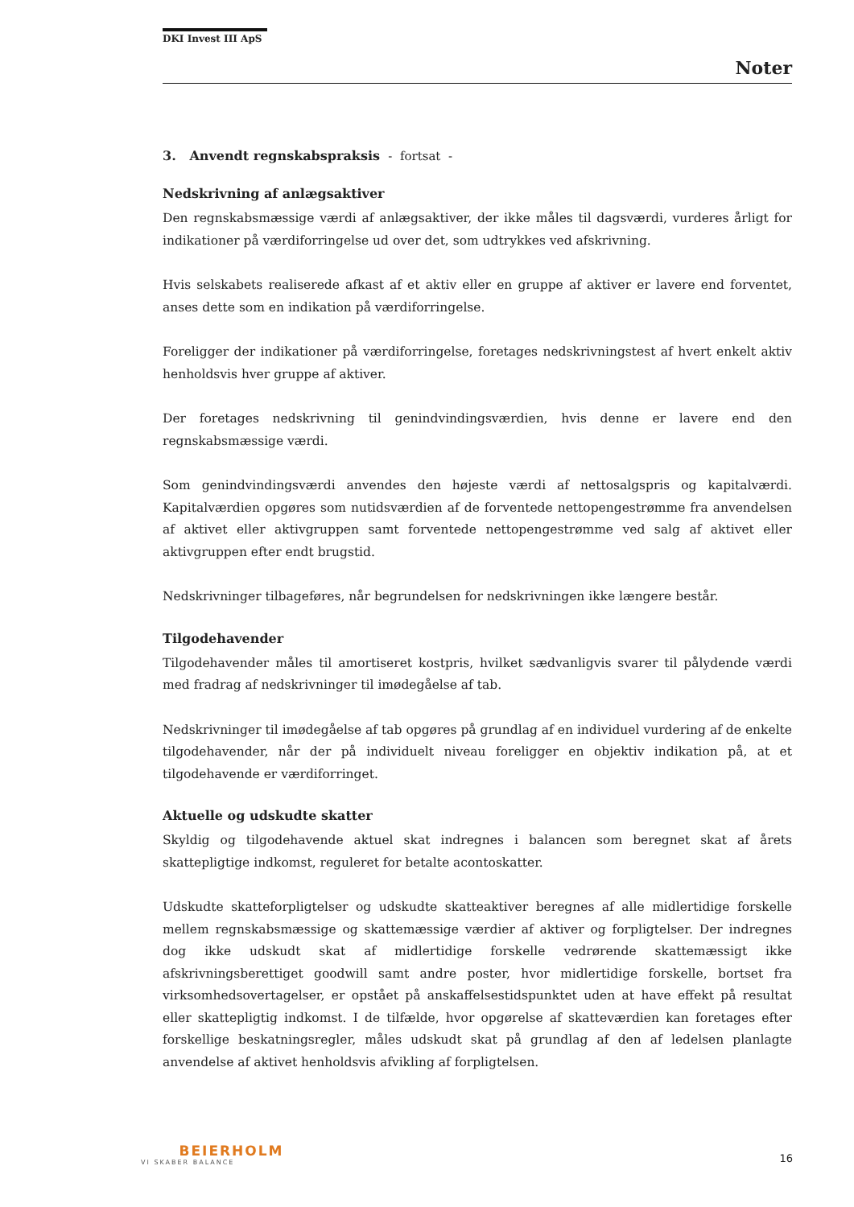DKI Invest III ApS
Noter
3. Anvendt regnskabspraksis - fortsat -
Nedskrivning af anlægsaktiver
Den regnskabsmæssige værdi af anlægsaktiver, der ikke måles til dagsværdi, vurderes årligt for indikationer på værdiforringelse ud over det, som udtrykkes ved afskrivning.
Hvis selskabets realiserede afkast af et aktiv eller en gruppe af aktiver er lavere end forventet, anses dette som en indikation på værdiforringelse.
Foreligger der indikationer på værdiforringelse, foretages nedskrivningstest af hvert enkelt aktiv henholdsvis hver gruppe af aktiver.
Der foretages nedskrivning til genindvindingsværdien, hvis denne er lavere end den regnskabsmæssige værdi.
Som genindvindingsværdi anvendes den højeste værdi af nettosalgspris og kapitalværdi. Kapitalværdien opgøres som nutidsværdien af de forventede nettopengestrømme fra anvendelsen af aktivet eller aktivgruppen samt forventede nettopengestrømme ved salg af aktivet eller aktivgruppen efter endt brugstid.
Nedskrivninger tilbageføres, når begrundelsen for nedskrivningen ikke længere består.
Tilgodehavender
Tilgodehavender måles til amortiseret kostpris, hvilket sædvanligvis svarer til pålydende værdi med fradrag af nedskrivninger til imødegåelse af tab.
Nedskrivninger til imødegåelse af tab opgøres på grundlag af en individuel vurdering af de enkelte tilgodehavender, når der på individuelt niveau foreligger en objektiv indikation på, at et tilgodehavende er værdiforringet.
Aktuelle og udskudte skatter
Skyldig og tilgodehavende aktuel skat indregnes i balancen som beregnet skat af årets skattepligtige indkomst, reguleret for betalte acontoskatter.
Udskudte skatteforpligtelser og udskudte skatteaktiver beregnes af alle midlertidige forskelle mellem regnskabsmæssige og skattemæssige værdier af aktiver og forpligtelser. Der indregnes dog ikke udskudt skat af midlertidige forskelle vedrørende skattemæssigt ikke afskrivningsberettiget goodwill samt andre poster, hvor midlertidige forskelle, bortset fra virksomhedsovertagelser, er opstået på anskaffelsestidspunktet uden at have effekt på resultat eller skattepligtig indkomst. I de tilfælde, hvor opgørelse af skatteværdien kan foretages efter forskellige beskatningsregler, måles udskudt skat på grundlag af den af ledelsen planlagte anvendelse af aktivet henholdsvis afvikling af forpligtelsen.
BEIERHOLM
VI SKABER BALANCE
16